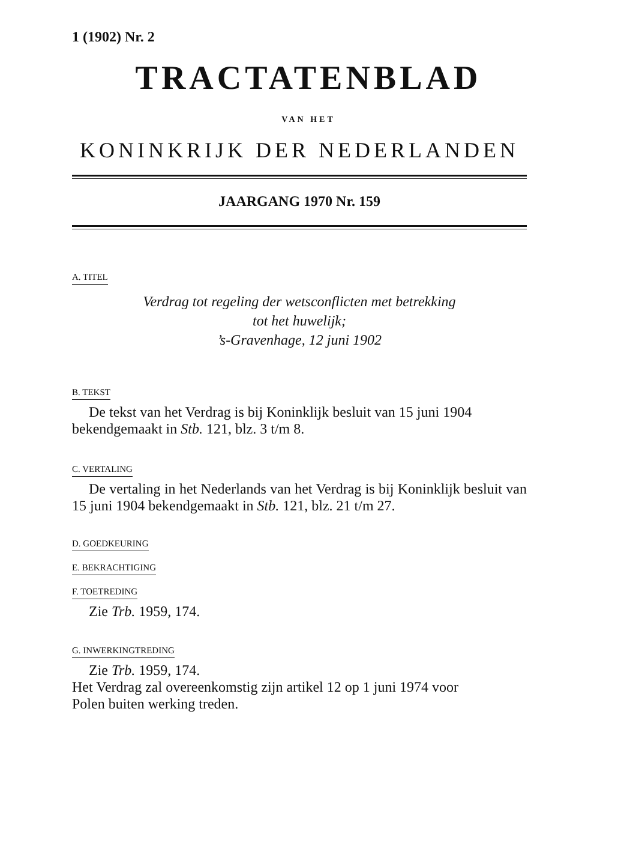1 (1902) Nr. 2
TRACTATENBLAD
VAN HET
KONINKRIJK DER NEDERLANDEN
JAARGANG 1970 Nr. 159
A. TITEL
Verdrag tot regeling der wetsconflicten met betrekking
tot het huwelijk;
’s-Gravenhage, 12 juni 1902
B. TEKST
De tekst van het Verdrag is bij Koninklijk besluit van 15 juni 1904 bekendgemaakt in Stb. 121, blz. 3 t/m 8.
C. VERTALING
De vertaling in het Nederlands van het Verdrag is bij Koninklijk besluit van 15 juni 1904 bekendgemaakt in Stb. 121, blz. 21 t/m 27.
D. GOEDKEURING
E. BEKRACHTIGING
F. TOETREDING
Zie Trb. 1959, 174.
G. INWERKINGTREDING
Zie Trb. 1959, 174.
Het Verdrag zal overeenkomstig zijn artikel 12 op 1 juni 1974 voor
Polen buiten werking treden.